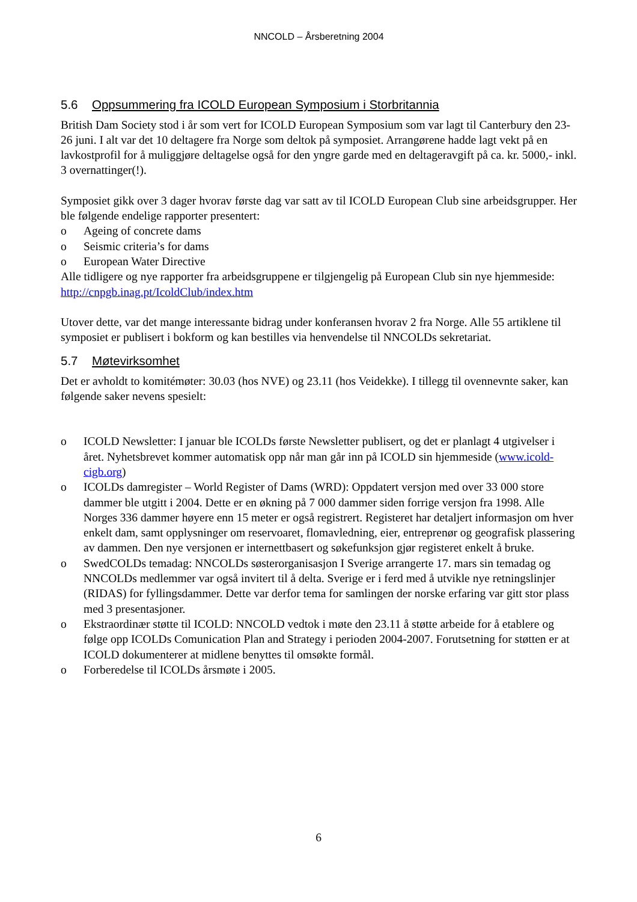NNCOLD – Årsberetning 2004
5.6 Oppsummering fra ICOLD European Symposium i Storbritannia
British Dam Society stod i år som vert for ICOLD European Symposium som var lagt til Canterbury den 23-26 juni. I alt var det 10 deltagere fra Norge som deltok på symposiet. Arrangørene hadde lagt vekt på en lavkostprofil for å muliggjøre deltagelse også for den yngre garde med en deltageravgift på ca. kr. 5000,- inkl. 3 overnattinger(!).
Symposiet gikk over 3 dager hvorav første dag var satt av til ICOLD European Club sine arbeidsgrupper. Her ble følgende endelige rapporter presentert:
o Ageing of concrete dams
o Seismic criteria’s for dams
o European Water Directive
Alle tidligere og nye rapporter fra arbeidsgruppene er tilgjengelig på European Club sin nye hjemmeside: http://cnpgb.inag.pt/IcoldClub/index.htm
Utover dette, var det mange interessante bidrag under konferansen hvorav 2 fra Norge. Alle 55 artiklene til symposiet er publisert i bokform og kan bestilles via henvendelse til NNCOLDs sekretariat.
5.7 Møtevirksomhet
Det er avholdt to komitémøter: 30.03 (hos NVE) og 23.11 (hos Veidekke). I tillegg til ovennevnte saker, kan følgende saker nevens spesielt:
o ICOLD Newsletter: I januar ble ICOLDs første Newsletter publisert, og det er planlagt 4 utgivelser i året. Nyhetsbrevet kommer automatisk opp når man går inn på ICOLD sin hjemmeside (www.icold-cigb.org)
o ICOLDs damregister – World Register of Dams (WRD): Oppdatert versjon med over 33 000 store dammer ble utgitt i 2004. Dette er en økning på 7 000 dammer siden forrige versjon fra 1998. Alle Norges 336 dammer høyere enn 15 meter er også registrert. Registeret har detaljert informasjon om hver enkelt dam, samt opplysninger om reservoaret, flomavledning, eier, entreprenør og geografisk plassering av dammen. Den nye versjonen er internettbasert og søkefunksjon gjør registeret enkelt å bruke.
o SwedCOLDs temadag: NNCOLDs søsterorganisasjon I Sverige arrangerte 17. mars sin temadag og NNCOLDs medlemmer var også invitert til å delta. Sverige er i ferd med å utvikle nye retningslinjer (RIDAS) for fyllingsdammer. Dette var derfor tema for samlingen der norske erfaring var gitt stor plass med 3 presentasjoner.
o Ekstraordinær støtte til ICOLD: NNCOLD vedtok i møte den 23.11 å støtte arbeide for å etablere og følge opp ICOLDs Comunication Plan and Strategy i perioden 2004-2007. Forutsetning for støtten er at ICOLD dokumenterer at midlene benyttes til omsøkte formål.
o Forberedelse til ICOLDs årsmøte i 2005.
6